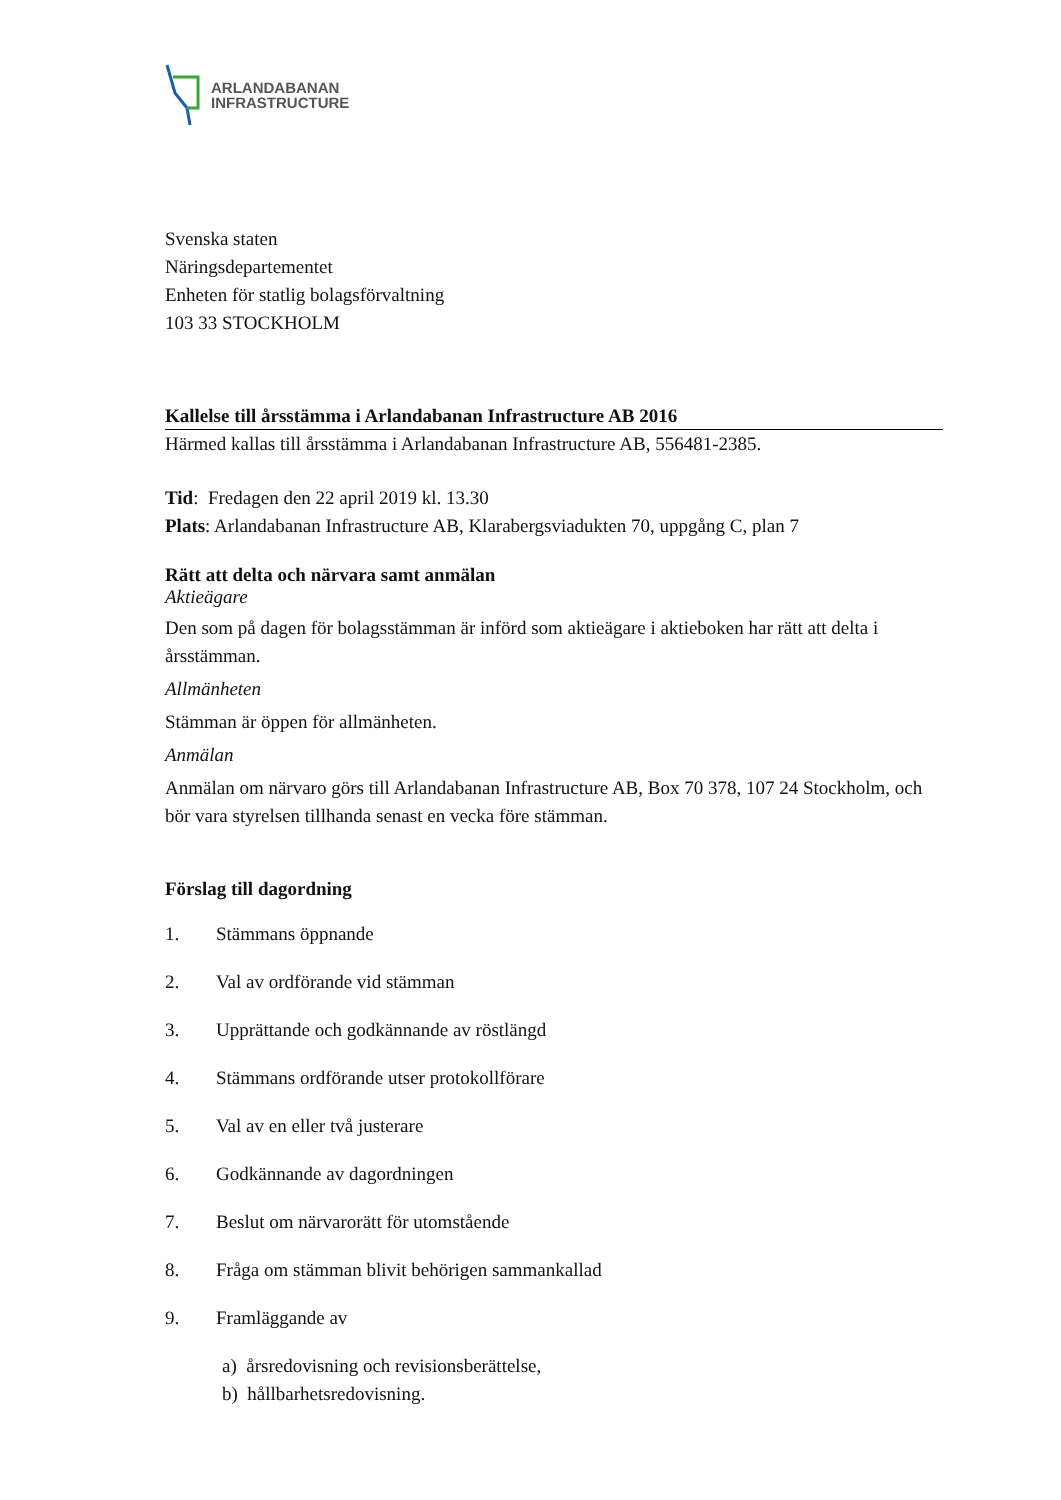ARLANDABANAN
INFRASTRUCTURE
Svenska staten
Näringsdepartementet
Enheten för statlig bolagsförvaltning
103 33 STOCKHOLM
Kallelse till årsstämma i Arlandabanan Infrastructure AB 2016
Härmed kallas till årsstämma i Arlandabanan Infrastructure AB, 556481-2385.
Tid: Fredagen den 22 april 2019 kl. 13.30
Plats: Arlandabanan Infrastructure AB, Klarabergsviadukten 70, uppgång C, plan 7
Rätt att delta och närvara samt anmälan
Aktieägare
Den som på dagen för bolagsstämman är införd som aktieägare i aktieboken har rätt att delta i årsstämman.
Allmänheten
Stämman är öppen för allmänheten.
Anmälan
Anmälan om närvaro görs till Arlandabanan Infrastructure AB, Box 70 378, 107 24 Stockholm, och bör vara styrelsen tillhanda senast en vecka före stämman.
Förslag till dagordning
1. Stämmans öppnande
2. Val av ordförande vid stämman
3. Upprättande och godkännande av röstlängd
4. Stämmans ordförande utser protokollförare
5. Val av en eller två justerare
6. Godkännande av dagordningen
7. Beslut om närvarorätt för utomstående
8. Fråga om stämman blivit behörigen sammankallad
9. Framläggande av
a) årsredovisning och revisionsberättelse,
b) hållbarhetsredovisning.